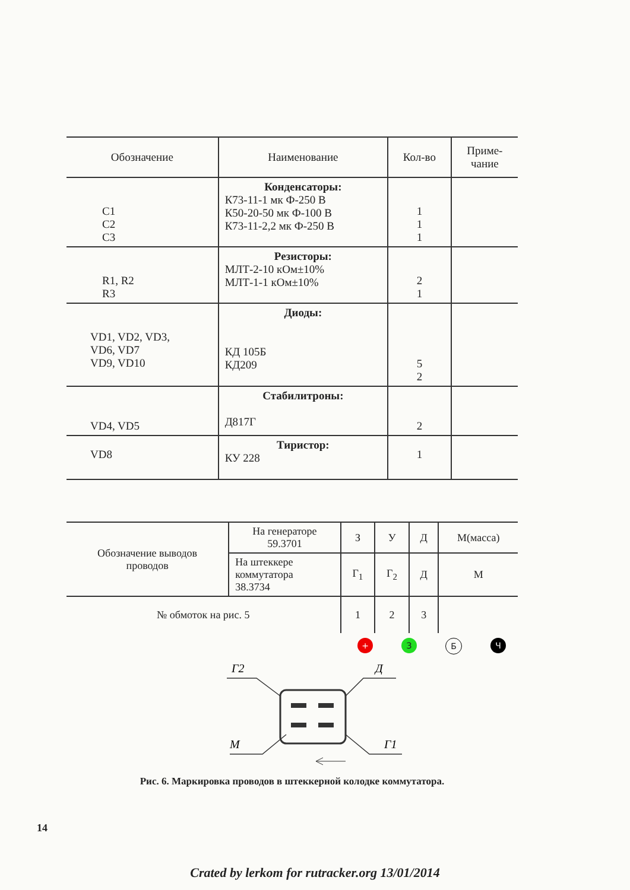| Обозначение | Наименование | Кол-во | Приме- чание |
| --- | --- | --- | --- |
| C1 C2 C3 | Конденсаторы: К73-11-1 мк Ф-250 В К50-20-50 мк Ф-100 В К73-11-2,2 мк Ф-250 В | 1 1 1 | |
| R1, R2 R3 | Резисторы: МЛТ-2-10 кОм±10% МЛТ-1-1 кОм±10% | 2 1 | |
| VD1, VD2, VD3, VD6, VD7 VD9, VD10 | Диоды: КД 105Б КД209 | 5 2 | |
| VD4, VD5 | Стабилитроны: Д817Г | 2 | |
| VD8 | Тиристор: КУ 228 | 1 | |
| Обозначение выводов проводов | На генераторе 59.3701 | З | У | Д | М(масса) |
| | На штеккере коммутатора 38.3734 | Г<sub>1</sub> | Г<sub>2</sub> | Д | М |
| № обмоток на рис. 5 | | 1 | 2 | 3 | |
+ З Б Ч
Г2
Д
М
Г1
Рис. 6. Маркировка проводов в штеккерной колодке коммутатора.
14
Crated by lerkom for rutracker.org 13/01/2014